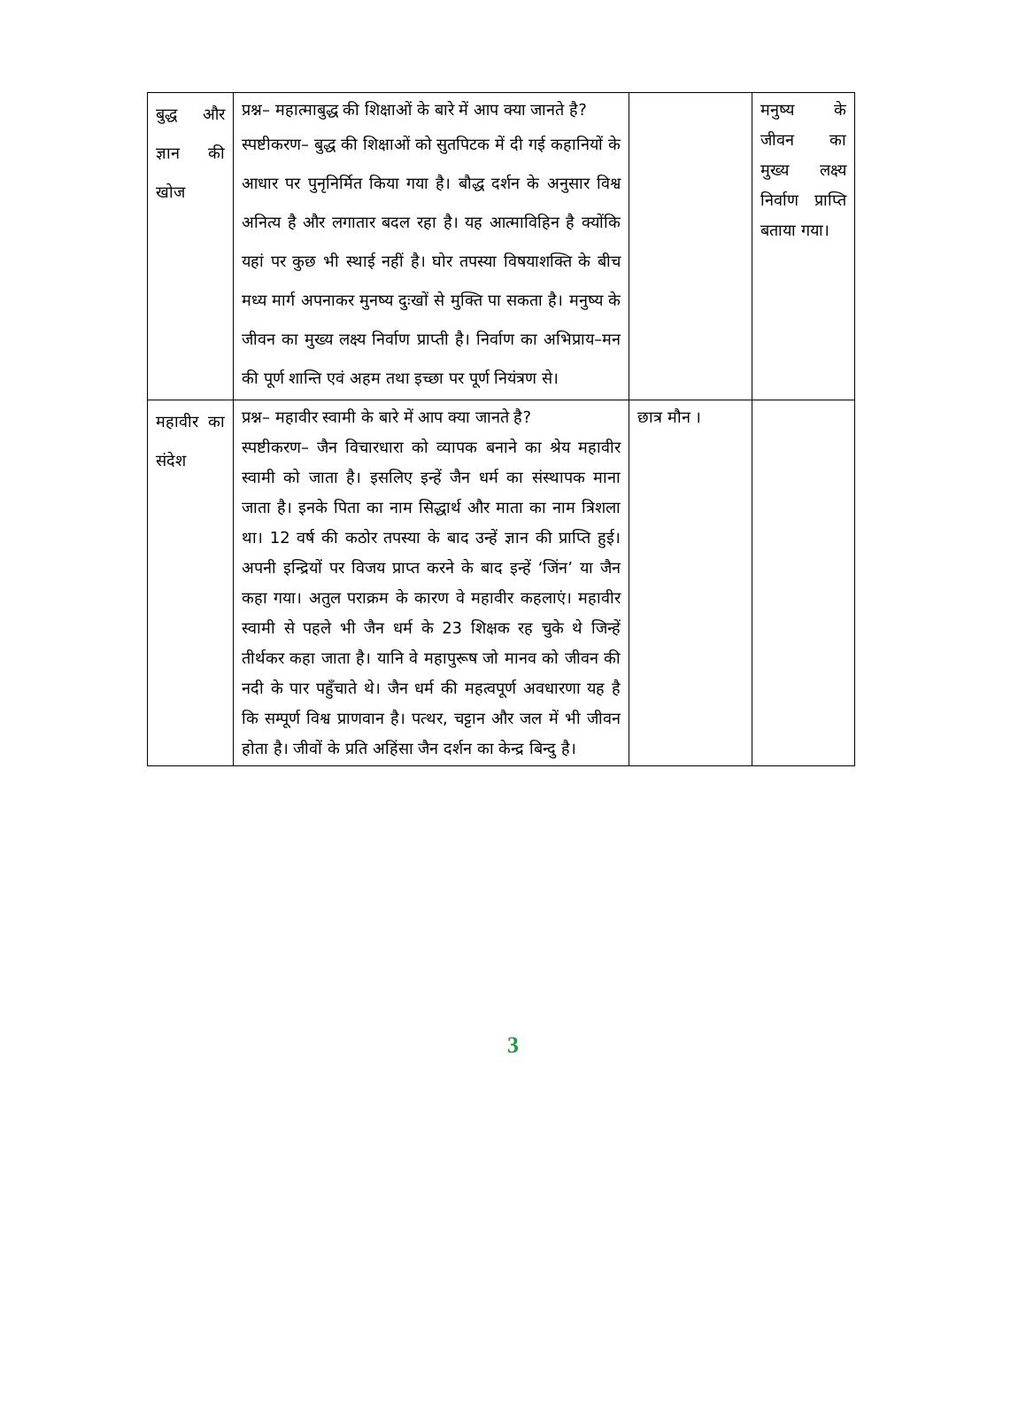| बुद्ध और ज्ञान की खोज | प्रश्न– महात्माबुद्ध की शिक्षाओं के बारे में आप क्या जानते है? स्पष्टीकरण– बुद्ध की शिक्षाओं को सुतपिटक में दी गई कहानियों के आधार पर पुनृनिर्मित किया गया है। बौद्ध दर्शन के अनुसार विश्व अनित्य है और लगातार बदल रहा है। यह आत्माविहिन है क्योंकि यहां पर कुछ भी स्थाई नहीं है। घोर तपस्या विषयाशक्ति के बीच मध्य मार्ग अपनाकर मुनष्य दुःखों से मुक्ति पा सकता है। मनुष्य के जीवन का मुख्य लक्ष्य निर्वाण प्राप्ती है। निर्वाण का अभिप्राय–मन की पूर्ण शान्ति एवं अहम तथा इच्छा पर पूर्ण नियंत्रण से। | | मनुष्य के जीवन का मुख्य लक्ष्य निर्वाण प्राप्ति बताया गया। |
| महावीर का संदेश | प्रश्न– महावीर स्वामी के बारे में आप क्या जानते है? स्पष्टीकरण– जैन विचारधारा को व्यापक बनाने का श्रेय महावीर स्वामी को जाता है। इसलिए इन्हें जैन धर्म का संस्थापक माना जाता है। इनके पिता का नाम सिद्धार्थ और माता का नाम त्रिशला था। 12 वर्ष की कठोर तपस्या के बाद उन्हें ज्ञान की प्राप्ति हुई। अपनी इन्द्रियों पर विजय प्राप्त करने के बाद इन्हें ‘जिंन’ या जैन कहा गया। अतुल पराक्रम के कारण वे महावीर कहलाएं। महावीर स्वामी से पहले भी जैन धर्म के 23 शिक्षक रह चुके थे जिन्हें तीर्थकर कहा जाता है। यानि वे महापुरूष जो मानव को जीवन की नदी के पार पहुँचाते थे। जैन धर्म की महत्वपूर्ण अवधारणा यह है कि सम्पूर्ण विश्व प्राणवान है। पत्थर, चट्टान और जल में भी जीवन होता है। जीवों के प्रति अहिंसा जैन दर्शन का केन्द्र बिन्दु है। | छात्र मौन । | |
3